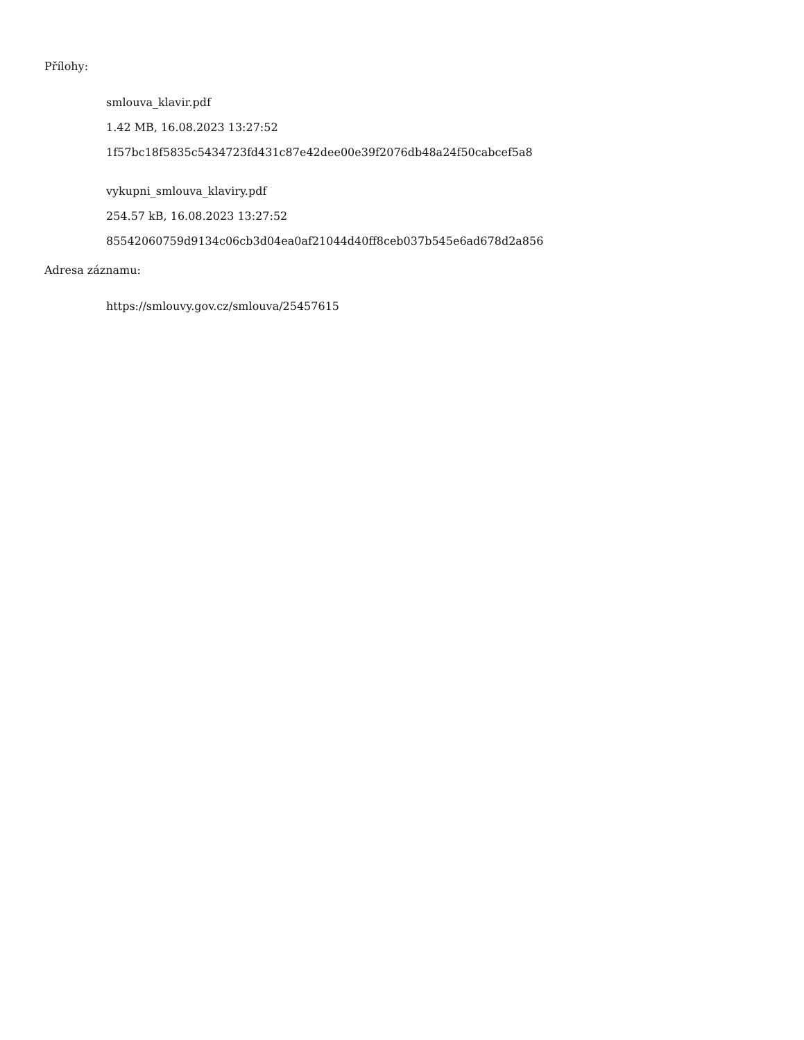Přílohy:
smlouva_klavir.pdf
1.42 MB, 16.08.2023 13:27:52
1f57bc18f5835c5434723fd431c87e42dee00e39f2076db48a24f50cabcef5a8
vykupni_smlouva_klaviry.pdf
254.57 kB, 16.08.2023 13:27:52
85542060759d9134c06cb3d04ea0af21044d40ff8ceb037b545e6ad678d2a856
Adresa záznamu:
https://smlouvy.gov.cz/smlouva/25457615